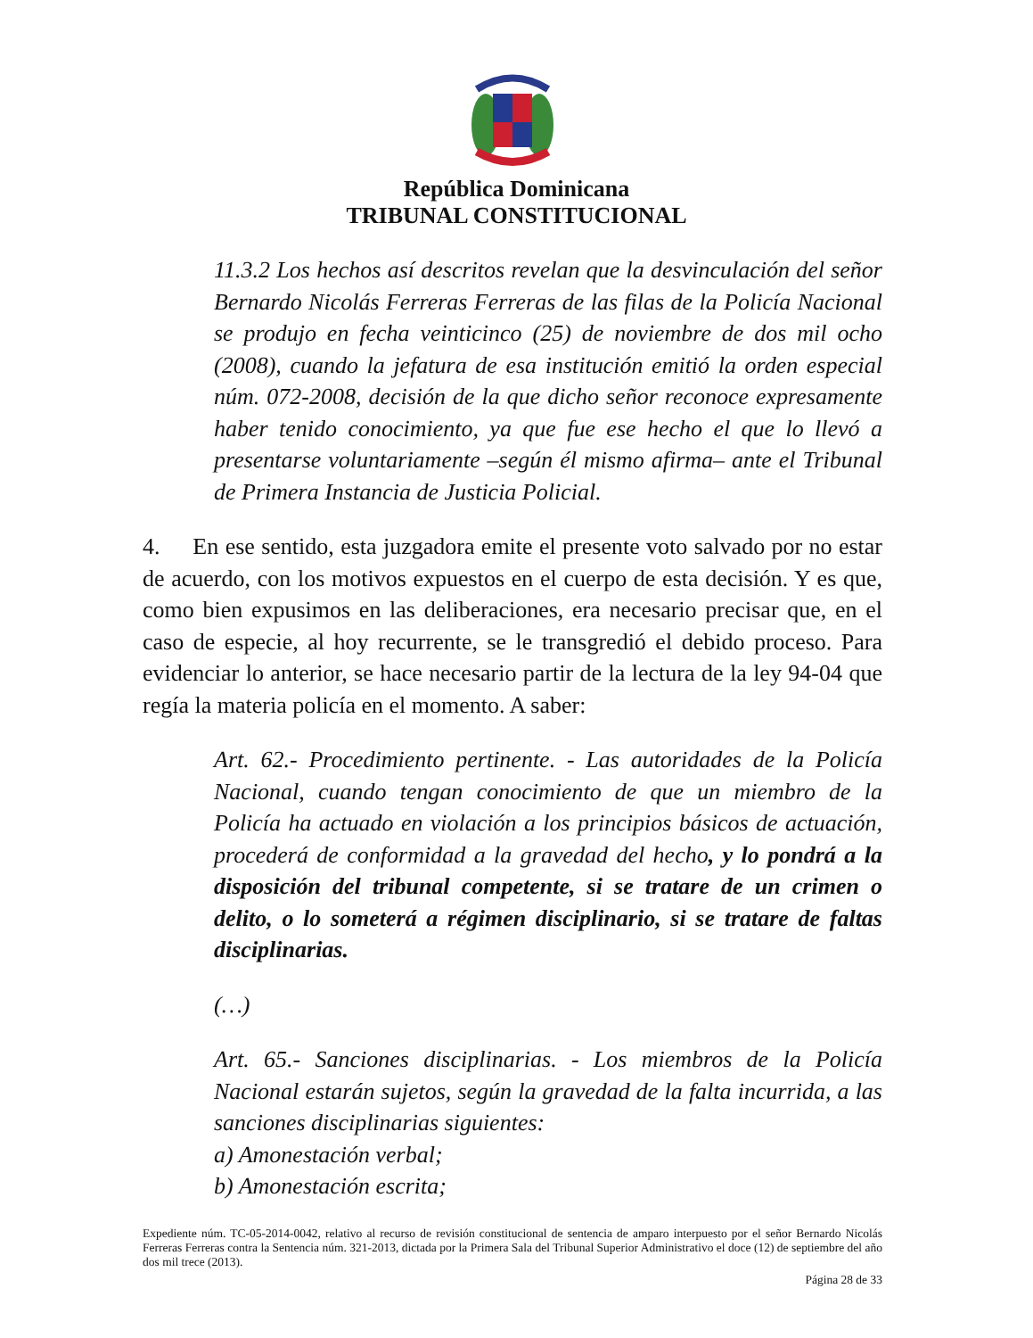República Dominicana
TRIBUNAL CONSTITUCIONAL
11.3.2 Los hechos así descritos revelan que la desvinculación del señor Bernardo Nicolás Ferreras Ferreras de las filas de la Policía Nacional se produjo en fecha veinticinco (25) de noviembre de dos mil ocho (2008), cuando la jefatura de esa institución emitió la orden especial núm. 072-2008, decisión de la que dicho señor reconoce expresamente haber tenido conocimiento, ya que fue ese hecho el que lo llevó a presentarse voluntariamente –según él mismo afirma– ante el Tribunal de Primera Instancia de Justicia Policial.
4. En ese sentido, esta juzgadora emite el presente voto salvado por no estar de acuerdo, con los motivos expuestos en el cuerpo de esta decisión. Y es que, como bien expusimos en las deliberaciones, era necesario precisar que, en el caso de especie, al hoy recurrente, se le transgredió el debido proceso. Para evidenciar lo anterior, se hace necesario partir de la lectura de la ley 94-04 que regía la materia policía en el momento. A saber:
Art. 62.- Procedimiento pertinente. - Las autoridades de la Policía Nacional, cuando tengan conocimiento de que un miembro de la Policía ha actuado en violación a los principios básicos de actuación, procederá de conformidad a la gravedad del hecho, y lo pondrá a la disposición del tribunal competente, si se tratare de un crimen o delito, o lo someterá a régimen disciplinario, si se tratare de faltas disciplinarias.
(…)
Art. 65.- Sanciones disciplinarias. - Los miembros de la Policía Nacional estarán sujetos, según la gravedad de la falta incurrida, a las sanciones disciplinarias siguientes:
a) Amonestación verbal;
b) Amonestación escrita;
Expediente núm. TC-05-2014-0042, relativo al recurso de revisión constitucional de sentencia de amparo interpuesto por el señor Bernardo Nicolás Ferreras Ferreras contra la Sentencia núm. 321-2013, dictada por la Primera Sala del Tribunal Superior Administrativo el doce (12) de septiembre del año dos mil trece (2013).
Página 28 de 33